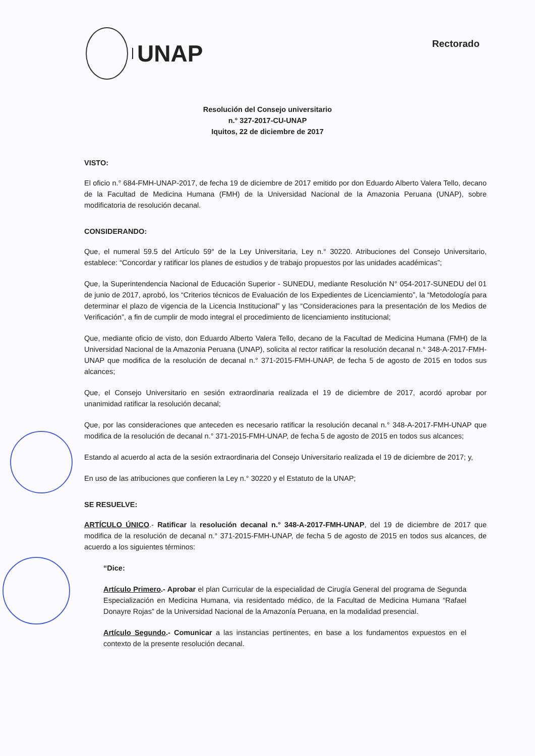UNAP
Rectorado
Resolución del Consejo universitario
n.° 327-2017-CU-UNAP
Iquitos, 22 de diciembre de 2017
VISTO:
El oficio n.° 684-FMH-UNAP-2017, de fecha 19 de diciembre de 2017 emitido por don Eduardo Alberto Valera Tello, decano de la Facultad de Medicina Humana (FMH) de la Universidad Nacional de la Amazonia Peruana (UNAP), sobre modificatoria de resolución decanal.
CONSIDERANDO:
Que, el numeral 59.5 del Artículo 59° de la Ley Universitaria, Ley n.° 30220. Atribuciones del Consejo Universitario, establece: “Concordar y ratificar los planes de estudios y de trabajo propuestos por las unidades académicas”;
Que, la Superintendencia Nacional de Educación Superior - SUNEDU, mediante Resolución N° 054-2017-SUNEDU del 01 de junio de 2017, aprobó, los “Criterios técnicos de Evaluación de los Expedientes de Licenciamiento”, la “Metodología para determinar el plazo de vigencia de la Licencia Institucional” y las “Consideraciones para la presentación de los Medios de Verificación”, a fin de cumplir de modo integral el procedimiento de licenciamiento institucional;
Que, mediante oficio de visto, don Eduardo Alberto Valera Tello, decano de la Facultad de Medicina Humana (FMH) de la Universidad Nacional de la Amazonia Peruana (UNAP), solicita al rector ratificar la resolución decanal n.° 348-A-2017-FMH-UNAP que modifica de la resolución de decanal n.° 371-2015-FMH-UNAP, de fecha 5 de agosto de 2015 en todos sus alcances;
Que, el Consejo Universitario en sesión extraordinaria realizada el 19 de diciembre de 2017, acordó aprobar por unanimidad ratificar la resolución decanal;
Que, por las consideraciones que anteceden es necesario ratificar la resolución decanal n.° 348-A-2017-FMH-UNAP que modifica de la resolución de decanal n.° 371-2015-FMH-UNAP, de fecha 5 de agosto de 2015 en todos sus alcances;
Estando al acuerdo al acta de la sesión extraordinaria del Consejo Universitario realizada el 19 de diciembre de 2017; y,
En uso de las atribuciones que confieren la Ley n.° 30220 y el Estatuto de la UNAP;
SE RESUELVE:
ARTÍCULO ÚNICO.- Ratificar la resolución decanal n.° 348-A-2017-FMH-UNAP, del 19 de diciembre de 2017 que modifica de la resolución de decanal n.° 371-2015-FMH-UNAP, de fecha 5 de agosto de 2015 en todos sus alcances, de acuerdo a los siguientes términos:
“Dice:
Artículo Primero.- Aprobar el plan Curricular de la especialidad de Cirugía General del programa de Segunda Especialización en Medicina Humana, via residentado médico, de la Facultad de Medicina Humana “Rafael Donayre Rojas” de la Universidad Nacional de la Amazonía Peruana, en la modalidad presencial.
Artículo Segundo.- Comunicar a las instancias pertinentes, en base a los fundamentos expuestos en el contexto de la presente resolución decanal.